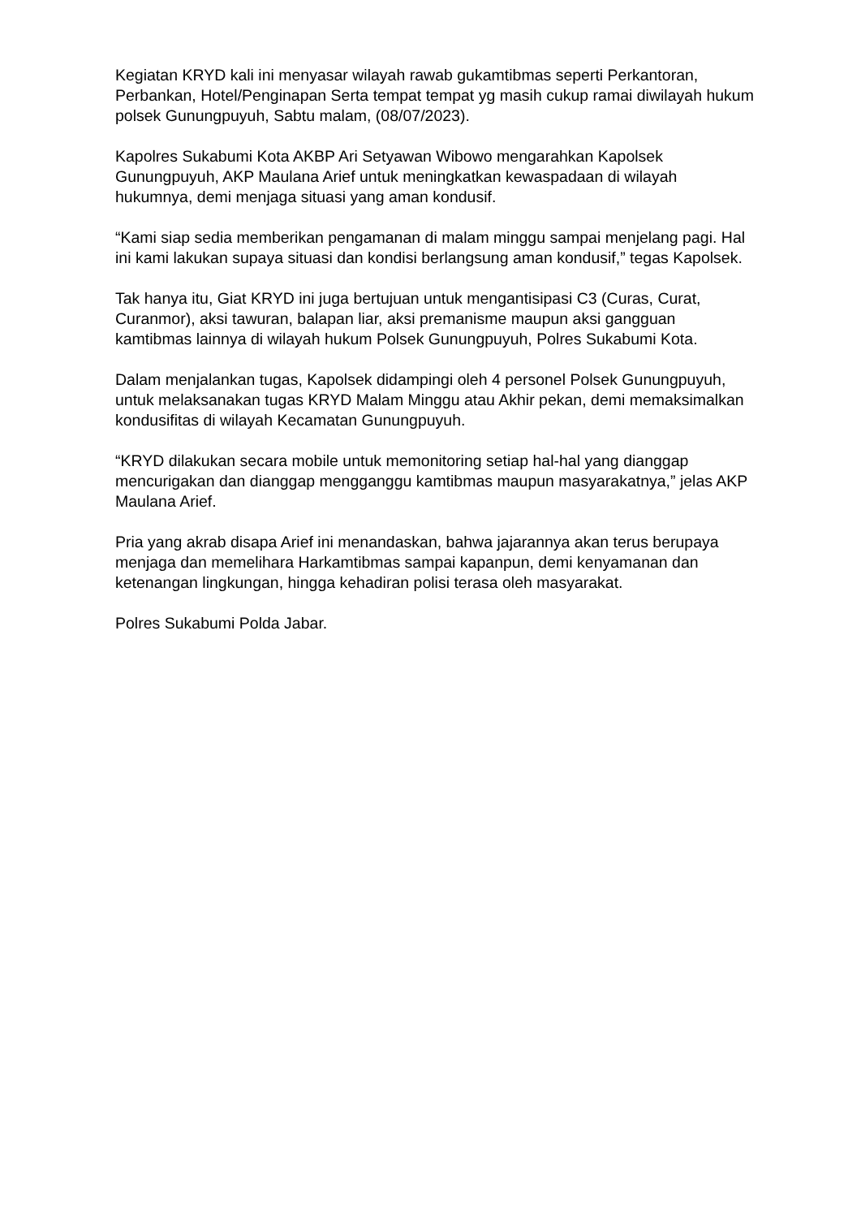Kegiatan KRYD kali ini menyasar wilayah rawab gukamtibmas seperti Perkantoran, Perbankan, Hotel/Penginapan Serta tempat tempat yg masih cukup ramai diwilayah hukum polsek Gunungpuyuh, Sabtu malam, (08/07/2023).
Kapolres Sukabumi Kota AKBP Ari Setyawan Wibowo mengarahkan Kapolsek Gunungpuyuh, AKP Maulana Arief untuk meningkatkan kewaspadaan di wilayah hukumnya, demi menjaga situasi yang aman kondusif.
“Kami siap sedia memberikan pengamanan di malam minggu sampai menjelang pagi. Hal ini kami lakukan supaya situasi dan kondisi berlangsung aman kondusif,” tegas Kapolsek.
Tak hanya itu, Giat KRYD ini juga bertujuan untuk mengantisipasi C3 (Curas, Curat, Curanmor), aksi tawuran, balapan liar, aksi premanisme maupun aksi gangguan kamtibmas lainnya di wilayah hukum Polsek Gunungpuyuh, Polres Sukabumi Kota.
Dalam menjalankan tugas, Kapolsek didampingi oleh 4 personel Polsek Gunungpuyuh, untuk melaksanakan tugas KRYD Malam Minggu atau Akhir pekan, demi memaksimalkan kondusifitas di wilayah Kecamatan Gunungpuyuh.
“KRYD dilakukan secara mobile untuk memonitoring setiap hal-hal yang dianggap mencurigakan dan dianggap mengganggu kamtibmas maupun masyarakatnya,” jelas AKP Maulana Arief.
Pria yang akrab disapa Arief ini menandaskan, bahwa jajarannya akan terus berupaya menjaga dan memelihara Harkamtibmas sampai kapanpun, demi kenyamanan dan ketenangan lingkungan, hingga kehadiran polisi terasa oleh masyarakat.
Polres Sukabumi Polda Jabar.